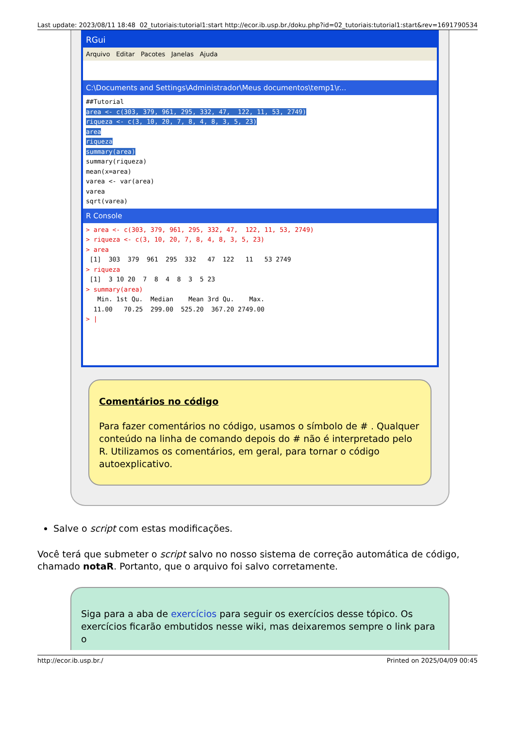Last update: 2023/08/11 18:48 02_tutoriais:tutorial1:start http://ecor.ib.usp.br./doku.php?id=02_tutoriais:tutorial1:start&rev=1691790534
RGui
Arquivo Editar Pacotes Janelas Ajuda
C:\Documents and Settings\Administrador\Meus documentos\temp1\r...
##Tutorial area <- c(303, 379, 961, 295, 332, 47, 122, 11, 53, 2749) riqueza <- c(3, 10, 20, 7, 8, 4, 8, 3, 5, 23) area riqueza summary(area) summary(riqueza) mean(x=area) varea <- var(area) varea sqrt(varea)
R Console
> area <- c(303, 379, 961, 295, 332, 47, 122, 11, 53, 2749) > riqueza <- c(3, 10, 20, 7, 8, 4, 8, 3, 5, 23) > area [1] 303 379 961 295 332 47 122 11 53 2749 > riqueza [1] 3 10 20 7 8 4 8 3 5 23 > summary(area) Min. 1st Qu. Median Mean 3rd Qu. Max. 11.00 70.25 299.00 525.20 367.20 2749.00 > |
Comentários no código
Para fazer comentários no código, usamos o símbolo de # . Qualquer conteúdo na linha de comando depois do # não é interpretado pelo R. Utilizamos os comentários, em geral, para tornar o código autoexplicativo.
Salve o script com estas modificações.
Você terá que submeter o script salvo no nosso sistema de correção automática de código, chamado notaR. Portanto, que o arquivo foi salvo corretamente.
Siga para a aba de exercícios para seguir os exercícios desse tópico. Os exercícios ficarão embutidos nesse wiki, mas deixaremos sempre o link para o
http://ecor.ib.usp.br./ Printed on 2025/04/09 00:45